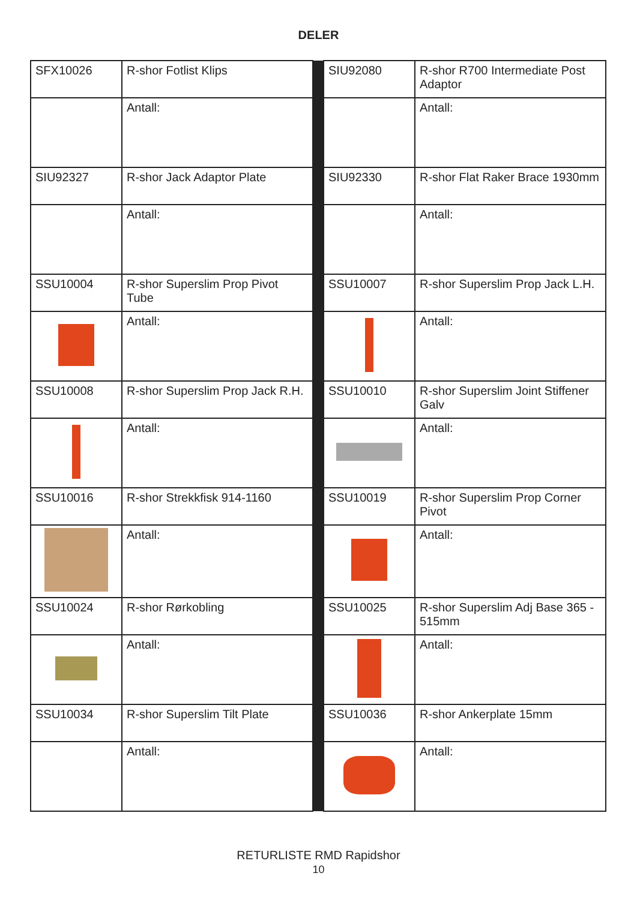DELER
| SFX10026 | R-shor Fotlist Klips | | SIU92080 | R-shor R700 Intermediate Post Adaptor |
| | Antall: | | | Antall: |
| SIU92327 | R-shor Jack Adaptor Plate | | SIU92330 | R-shor Flat Raker Brace 1930mm |
| | Antall: | | | Antall: |
| SSU10004 | R-shor Superslim Prop Pivot Tube | | SSU10007 | R-shor Superslim Prop Jack L.H. |
| | Antall: | | | Antall: |
| SSU10008 | R-shor Superslim Prop Jack R.H. | | SSU10010 | R-shor Superslim Joint Stiffener Galv |
| | Antall: | | | Antall: |
| SSU10016 | R-shor Strekkfisk 914-1160 | | SSU10019 | R-shor Superslim Prop Corner Pivot |
| | Antall: | | | Antall: |
| SSU10024 | R-shor Rørkobling | | SSU10025 | R-shor Superslim Adj Base 365 - 515mm |
| | Antall: | | | Antall: |
| SSU10034 | R-shor Superslim Tilt Plate | | SSU10036 | R-shor Ankerplate 15mm |
| | Antall: | | | Antall: |
RETURLISTE RMD Rapidshor
10